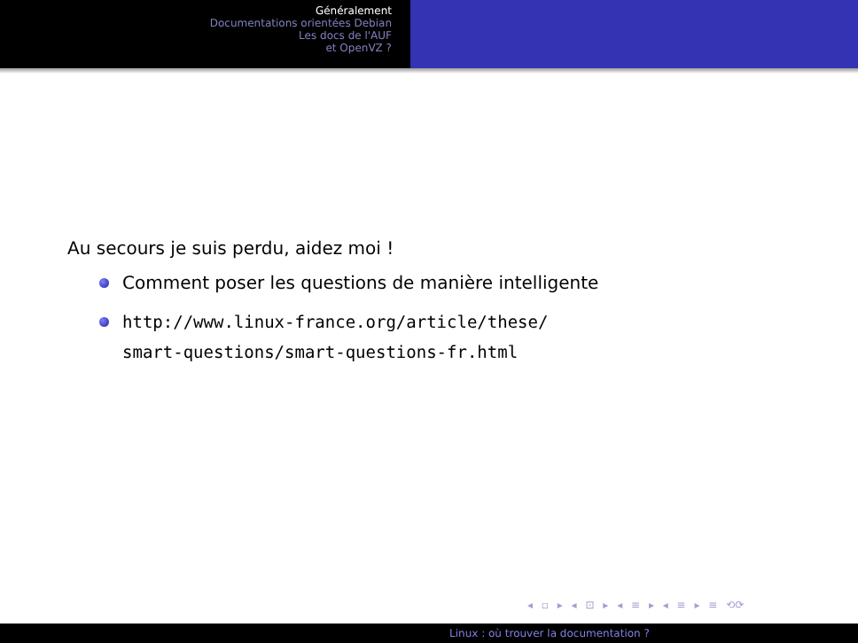Généralement
Documentations orientées Debian
Les docs de l'AUF
et OpenVZ ?
Au secours je suis perdu, aidez moi !
Comment poser les questions de manière intelligente
http://www.linux-france.org/article/these/
smart-questions/smart-questions-fr.html
◂ ▫ ▸ ◂ ⊡ ▸ ◂ ≡ ▸ ◂ ≡ ▸ ≡ ⟲⟳
Linux : où trouver la documentation ?